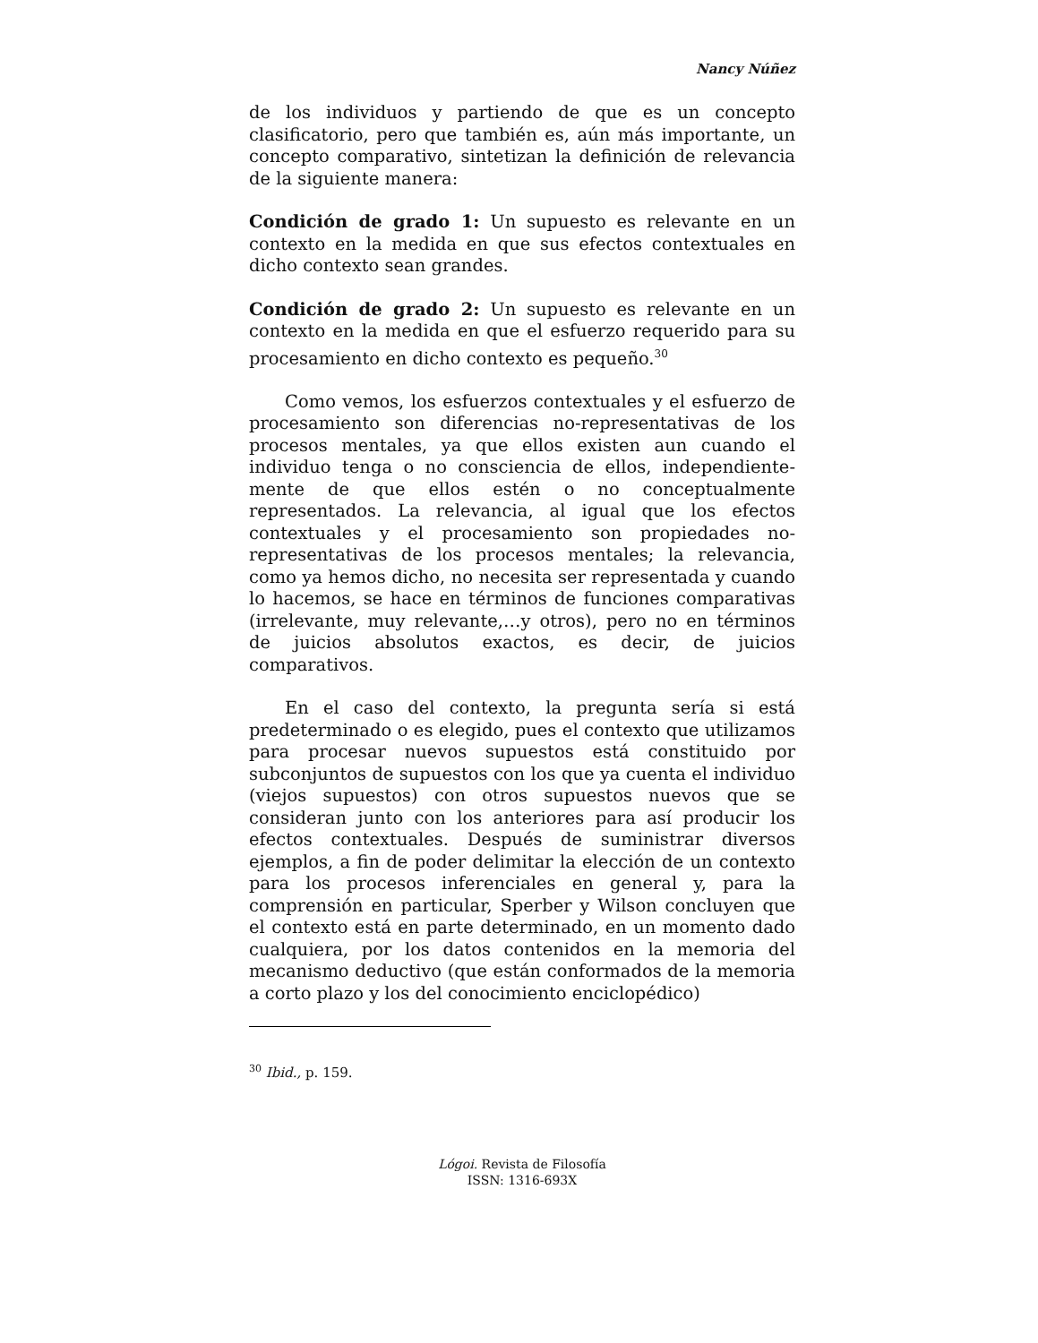Nancy Núñez
de los individuos y partiendo de que es un concepto clasificatorio, pero que también es, aún más importante, un concepto comparativo, sintetizan la definición de relevancia de la siguiente manera:
Condición de grado 1: Un supuesto es relevante en un contexto en la medida en que sus efectos contextuales en dicho contexto sean grandes.
Condición de grado 2: Un supuesto es relevante en un contexto en la medida en que el esfuerzo requerido para su procesamiento en dicho contexto es pequeño.<sup>30</sup>
Como vemos, los esfuerzos contextuales y el esfuerzo de procesamiento son diferencias no-representativas de los procesos mentales, ya que ellos existen aun cuando el individuo tenga o no consciencia de ellos, independiente-mente de que ellos estén o no conceptualmente representados. La relevancia, al igual que los efectos contextuales y el procesamiento son propiedades no-representativas de los procesos mentales; la relevancia, como ya hemos dicho, no necesita ser representada y cuando lo hacemos, se hace en términos de funciones comparativas (irrelevante, muy relevante,…y otros), pero no en términos de juicios absolutos exactos, es decir, de juicios comparativos.
En el caso del contexto, la pregunta sería si está predeterminado o es elegido, pues el contexto que utilizamos para procesar nuevos supuestos está constituido por subconjuntos de supuestos con los que ya cuenta el individuo (viejos supuestos) con otros supuestos nuevos que se consideran junto con los anteriores para así producir los efectos contextuales. Después de suministrar diversos ejemplos, a fin de poder delimitar la elección de un contexto para los procesos inferenciales en general y, para la comprensión en particular, Sperber y Wilson concluyen que el contexto está en parte determinado, en un momento dado cualquiera, por los datos contenidos en la memoria del mecanismo deductivo (que están conformados de la memoria a corto plazo y los del conocimiento enciclopédico)
<sup>30</sup> Ibid., p. 159.
Lógoi. Revista de Filosofía
ISSN: 1316-693X